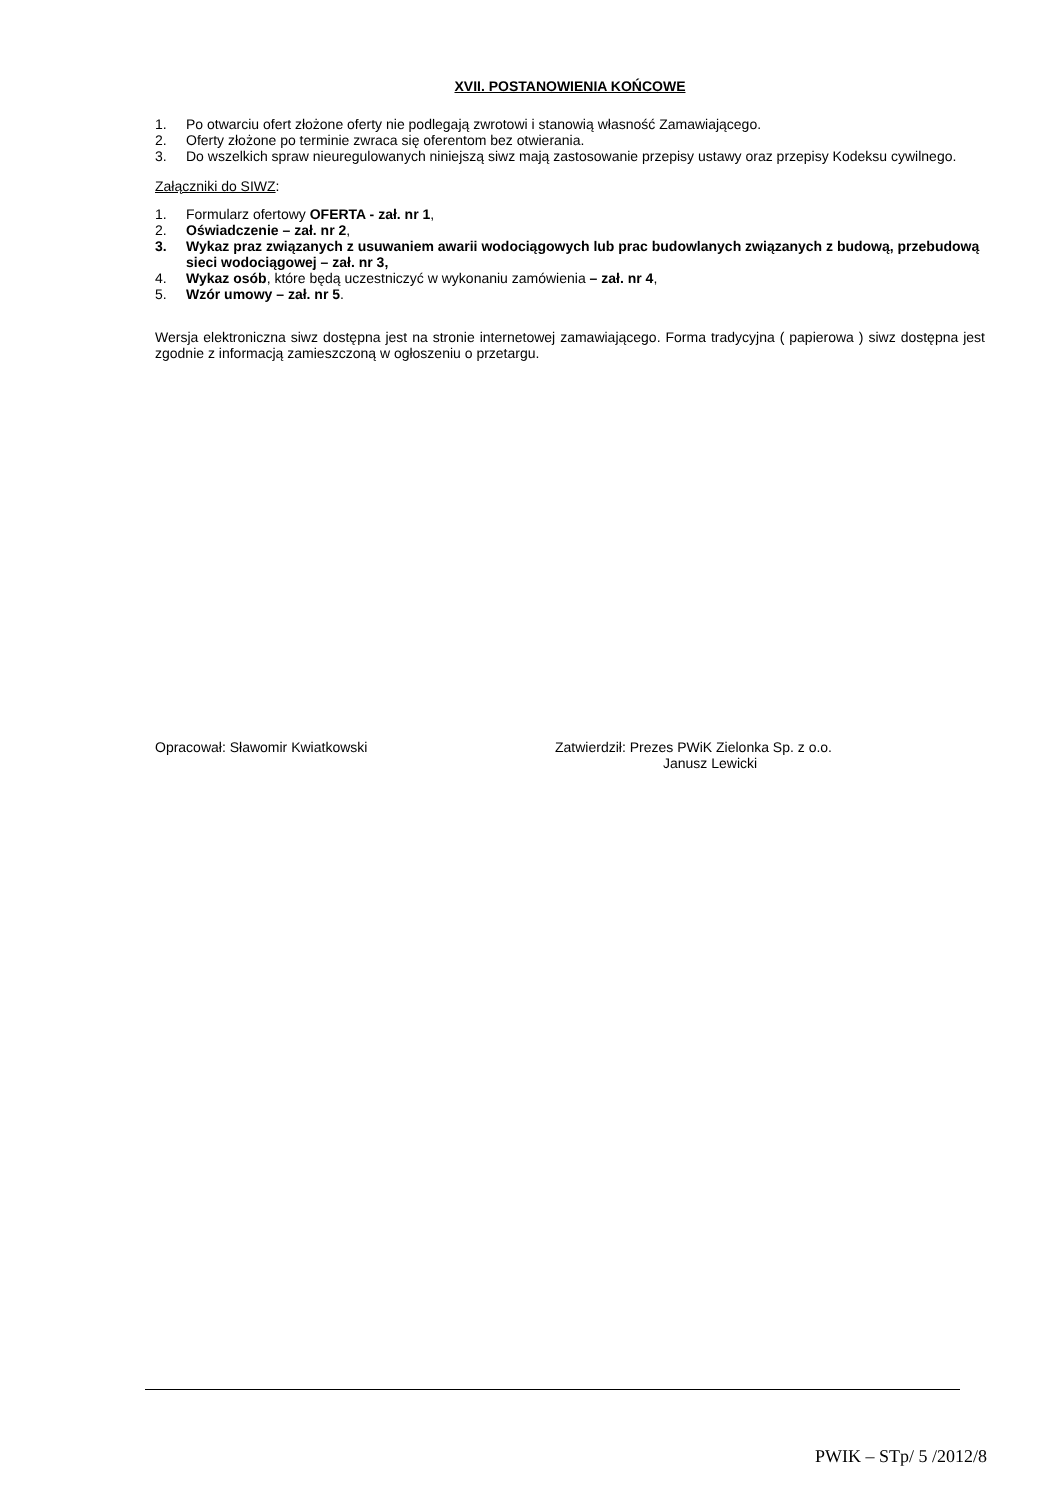XVII. POSTANOWIENIA KOŃCOWE
1. Po otwarciu ofert złożone oferty nie podlegają zwrotowi i stanowią własność Zamawiającego.
2. Oferty złożone po terminie zwraca się oferentom bez otwierania.
3. Do wszelkich spraw nieuregulowanych niniejszą siwz mają zastosowanie przepisy ustawy oraz przepisy Kodeksu cywilnego.
Załączniki do SIWZ:
1. Formularz ofertowy OFERTA - zał. nr 1,
2. Oświadczenie – zał. nr 2,
3. Wykaz praz związanych z usuwaniem awarii wodociągowych lub prac budowlanych związanych z budową, przebudową sieci wodociągowej – zał. nr 3,
4. Wykaz osób, które będą uczestniczyć w wykonaniu zamówienia – zał. nr 4,
5. Wzór umowy – zał. nr 5.
Wersja elektroniczna siwz dostępna jest na stronie internetowej zamawiającego. Forma tradycyjna ( papierowa ) siwz dostępna jest zgodnie z informacją zamieszczoną w ogłoszeniu o przetargu.
Opracował: Sławomir Kwiatkowski Zatwierdził: Prezes PWiK Zielonka Sp. z o.o.
Janusz Lewicki
PWIK – STp/ 5 /2012/8